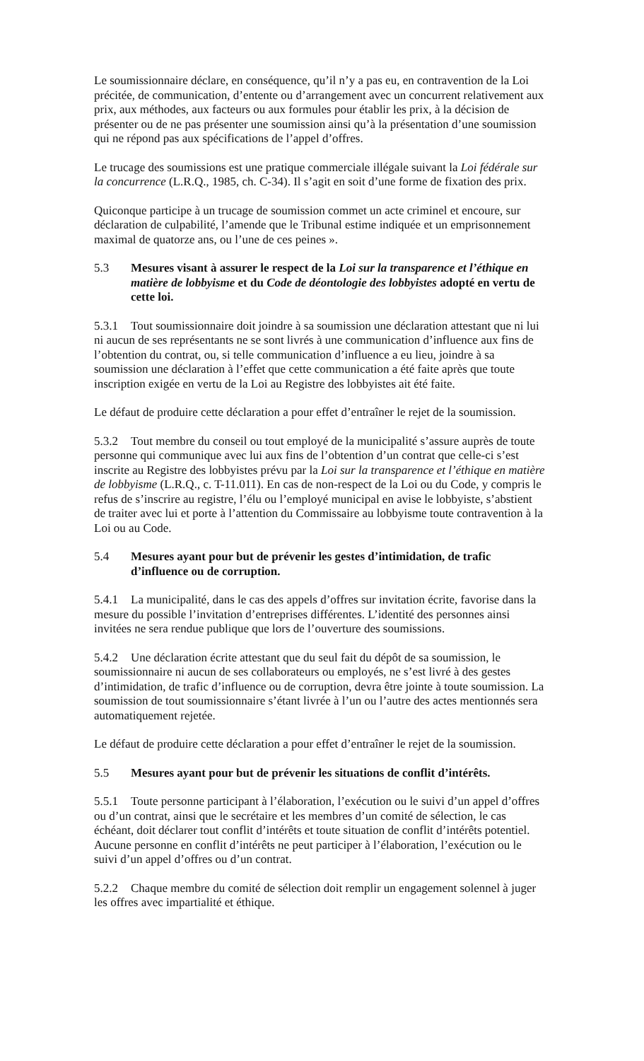Le soumissionnaire déclare, en conséquence, qu’il n’y a pas eu, en contravention de la Loi précitée, de communication, d’entente ou d’arrangement avec un concurrent relativement aux prix, aux méthodes, aux facteurs ou aux formules pour établir les prix, à la décision de présenter ou de ne pas présenter une soumission ainsi qu’à la présentation d’une soumission qui ne répond pas aux spécifications de l’appel d’offres.
Le trucage des soumissions est une pratique commerciale illégale suivant la Loi fédérale sur la concurrence (L.R.Q., 1985, ch. C-34). Il s’agit en soit d’une forme de fixation des prix.
Quiconque participe à un trucage de soumission commet un acte criminel et encoure, sur déclaration de culpabilité, l’amende que le Tribunal estime indiquée et un emprisonnement maximal de quatorze ans, ou l’une de ces peines ».
5.3 Mesures visant à assurer le respect de la Loi sur la transparence et l’éthique en matière de lobbyisme et du Code de déontologie des lobbyistes adopté en vertu de cette loi.
5.3.1 Tout soumissionnaire doit joindre à sa soumission une déclaration attestant que ni lui ni aucun de ses représentants ne se sont livrés à une communication d’influence aux fins de l’obtention du contrat, ou, si telle communication d’influence a eu lieu, joindre à sa soumission une déclaration à l’effet que cette communication a été faite après que toute inscription exigée en vertu de la Loi au Registre des lobbyistes ait été faite.
Le défaut de produire cette déclaration a pour effet d’entraîner le rejet de la soumission.
5.3.2 Tout membre du conseil ou tout employé de la municipalité s’assure auprès de toute personne qui communique avec lui aux fins de l’obtention d’un contrat que celle-ci s’est inscrite au Registre des lobbyistes prévu par la Loi sur la transparence et l’éthique en matière de lobbyisme (L.R.Q., c. T-11.011). En cas de non-respect de la Loi ou du Code, y compris le refus de s’inscrire au registre, l’élu ou l’employé municipal en avise le lobbyiste, s’abstient de traiter avec lui et porte à l’attention du Commissaire au lobbyisme toute contravention à la Loi ou au Code.
5.4 Mesures ayant pour but de prévenir les gestes d’intimidation, de trafic d’influence ou de corruption.
5.4.1 La municipalité, dans le cas des appels d’offres sur invitation écrite, favorise dans la mesure du possible l’invitation d’entreprises différentes. L’identité des personnes ainsi invitées ne sera rendue publique que lors de l’ouverture des soumissions.
5.4.2 Une déclaration écrite attestant que du seul fait du dépôt de sa soumission, le soumissionnaire ni aucun de ses collaborateurs ou employés, ne s’est livré à des gestes d’intimidation, de trafic d’influence ou de corruption, devra être jointe à toute soumission. La soumission de tout soumissionnaire s’étant livrée à l’un ou l’autre des actes mentionnés sera automatiquement rejetée.
Le défaut de produire cette déclaration a pour effet d’entraîner le rejet de la soumission.
5.5 Mesures ayant pour but de prévenir les situations de conflit d’intérêts.
5.5.1 Toute personne participant à l’élaboration, l’exécution ou le suivi d’un appel d’offres ou d’un contrat, ainsi que le secrétaire et les membres d’un comité de sélection, le cas échéant, doit déclarer tout conflit d’intérêts et toute situation de conflit d’intérêts potentiel. Aucune personne en conflit d’intérêts ne peut participer à l’élaboration, l’exécution ou le suivi d’un appel d’offres ou d’un contrat.
5.2.2 Chaque membre du comité de sélection doit remplir un engagement solennel à juger les offres avec impartialité et éthique.